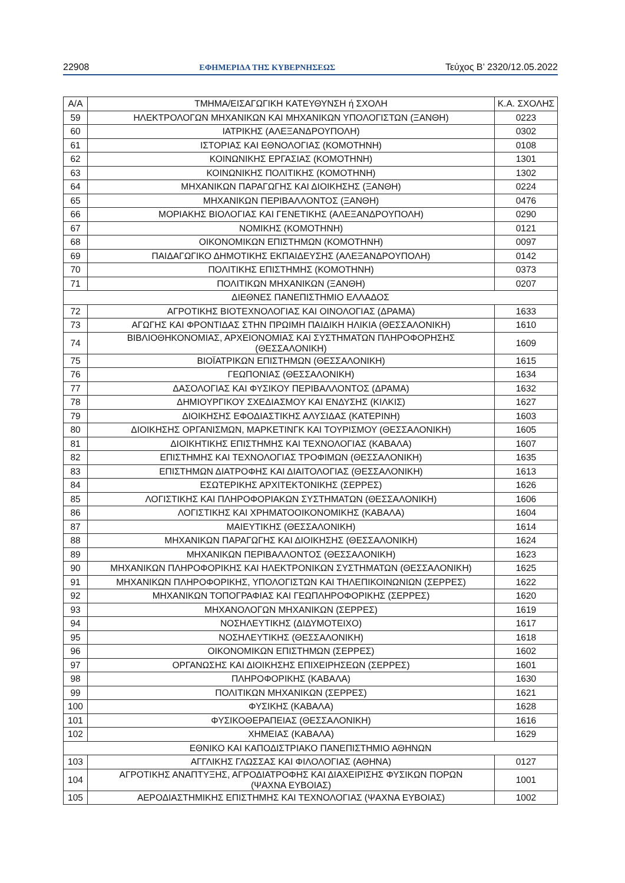22908 ΕΦΗΜΕΡΙΔΑ ΤΗΣ ΚΥΒΕΡΝΗΣΕΩΣ Τεύχος B’ 2320/12.05.2022
| Α/Α | ΤΜΗΜΑ/ΕΙΣΑΓΩΓΙΚΗ ΚΑΤΕΥΘΥΝΣΗ ή ΣΧΟΛΗ | Κ.Α. ΣΧΟΛΗΣ |
| --- | --- | --- |
| 59 | ΗΛΕΚΤΡΟΛΟΓΩΝ ΜΗΧΑΝΙΚΩΝ ΚΑΙ ΜΗΧΑΝΙΚΩΝ ΥΠΟΛΟΓΙΣΤΩΝ (ΞΑΝΘΗ) | 0223 |
| 60 | ΙΑΤΡΙΚΗΣ (ΑΛΕΞΑΝΔΡΟΥΠΟΛΗ) | 0302 |
| 61 | ΙΣΤΟΡΙΑΣ ΚΑΙ ΕΘΝΟΛΟΓΙΑΣ (ΚΟΜΟΤΗΝΗ) | 0108 |
| 62 | ΚΟΙΝΩΝΙΚΗΣ ΕΡΓΑΣΙΑΣ (ΚΟΜΟΤΗΝΗ) | 1301 |
| 63 | ΚΟΙΝΩΝΙΚΗΣ ΠΟΛΙΤΙΚΗΣ (ΚΟΜΟΤΗΝΗ) | 1302 |
| 64 | ΜΗΧΑΝΙΚΩΝ ΠΑΡΑΓΩΓΗΣ ΚΑΙ ΔΙΟΙΚΗΣΗΣ (ΞΑΝΘΗ) | 0224 |
| 65 | ΜΗΧΑΝΙΚΩΝ ΠΕΡΙΒΑΛΛΟΝΤΟΣ (ΞΑΝΘΗ) | 0476 |
| 66 | ΜΟΡΙΑΚΗΣ ΒΙΟΛΟΓΙΑΣ ΚΑΙ ΓΕΝΕΤΙΚΗΣ (ΑΛΕΞΑΝΔΡΟΥΠΟΛΗ) | 0290 |
| 67 | ΝΟΜΙΚΗΣ (ΚΟΜΟΤΗΝΗ) | 0121 |
| 68 | ΟΙΚΟΝΟΜΙΚΩΝ ΕΠΙΣΤΗΜΩΝ (ΚΟΜΟΤΗΝΗ) | 0097 |
| 69 | ΠΑΙΔΑΓΩΓΙΚΟ ΔΗΜΟΤΙΚΗΣ ΕΚΠΑΙΔΕΥΣΗΣ (ΑΛΕΞΑΝΔΡΟΥΠΟΛΗ) | 0142 |
| 70 | ΠΟΛΙΤΙΚΗΣ ΕΠΙΣΤΗΜΗΣ (ΚΟΜΟΤΗΝΗ) | 0373 |
| 71 | ΠΟΛΙΤΙΚΩΝ ΜΗΧΑΝΙΚΩΝ (ΞΑΝΘΗ) | 0207 |
| ΔΙΕΘΝΕΣ ΠΑΝΕΠΙΣΤΗΜΙΟ ΕΛΛΑΔΟΣ | | |
| 72 | ΑΓΡΟΤΙΚΗΣ ΒΙΟΤΕΧΝΟΛΟΓΙΑΣ ΚΑΙ ΟΙΝΟΛΟΓΙΑΣ (ΔΡΑΜΑ) | 1633 |
| 73 | ΑΓΩΓΗΣ ΚΑΙ ΦΡΟΝΤΙΔΑΣ ΣΤΗΝ ΠΡΩΙΜΗ ΠΑΙΔΙΚΗ ΗΛΙΚΙΑ (ΘΕΣΣΑΛΟΝΙΚΗ) | 1610 |
| 74 | ΒΙΒΛΙΟΘΗΚΟΝΟΜΙΑΣ, ΑΡΧΕΙΟΝΟΜΙΑΣ ΚΑΙ ΣΥΣΤΗΜΑΤΩΝ ΠΛΗΡΟΦΟΡΗΣΗΣ (ΘΕΣΣΑΛΟΝΙΚΗ) | 1609 |
| 75 | ΒΙΟΪΑΤΡΙΚΩΝ ΕΠΙΣΤΗΜΩΝ (ΘΕΣΣΑΛΟΝΙΚΗ) | 1615 |
| 76 | ΓΕΩΠΟΝΙΑΣ (ΘΕΣΣΑΛΟΝΙΚΗ) | 1634 |
| 77 | ΔΑΣΟΛΟΓΙΑΣ ΚΑΙ ΦΥΣΙΚΟΥ ΠΕΡΙΒΑΛΛΟΝΤΟΣ (ΔΡΑΜΑ) | 1632 |
| 78 | ΔΗΜΙΟΥΡΓΙΚΟΥ ΣΧΕΔΙΑΣΜΟΥ ΚΑΙ ΕΝΔΥΣΗΣ (ΚΙΛΚΙΣ) | 1627 |
| 79 | ΔΙΟΙΚΗΣΗΣ ΕΦΟΔΙΑΣΤΙΚΗΣ ΑΛΥΣΙΔΑΣ (ΚΑΤΕΡΙΝΗ) | 1603 |
| 80 | ΔΙΟΙΚΗΣΗΣ ΟΡΓΑΝΙΣΜΩΝ, ΜΑΡΚΕΤΙΝΓΚ ΚΑΙ ΤΟΥΡΙΣΜΟΥ (ΘΕΣΣΑΛΟΝΙΚΗ) | 1605 |
| 81 | ΔΙΟΙΚΗΤΙΚΗΣ ΕΠΙΣΤΗΜΗΣ ΚΑΙ ΤΕΧΝΟΛΟΓΙΑΣ (ΚΑΒΑΛΑ) | 1607 |
| 82 | ΕΠΙΣΤΗΜΗΣ ΚΑΙ ΤΕΧΝΟΛΟΓΙΑΣ ΤΡΟΦΙΜΩΝ (ΘΕΣΣΑΛΟΝΙΚΗ) | 1635 |
| 83 | ΕΠΙΣΤΗΜΩΝ ΔΙΑΤΡΟΦΗΣ ΚΑΙ ΔΙΑΙΤΟΛΟΓΙΑΣ (ΘΕΣΣΑΛΟΝΙΚΗ) | 1613 |
| 84 | ΕΣΩΤΕΡΙΚΗΣ ΑΡΧΙΤΕΚΤΟΝΙΚΗΣ (ΣΕΡΡΕΣ) | 1626 |
| 85 | ΛΟΓΙΣΤΙΚΗΣ ΚΑΙ ΠΛΗΡΟΦΟΡΙΑΚΩΝ ΣΥΣΤΗΜΑΤΩΝ (ΘΕΣΣΑΛΟΝΙΚΗ) | 1606 |
| 86 | ΛΟΓΙΣΤΙΚΗΣ ΚΑΙ ΧΡΗΜΑΤΟΟΙΚΟΝΟΜΙΚΗΣ (ΚΑΒΑΛΑ) | 1604 |
| 87 | ΜΑΙΕΥΤΙΚΗΣ (ΘΕΣΣΑΛΟΝΙΚΗ) | 1614 |
| 88 | ΜΗΧΑΝΙΚΩΝ ΠΑΡΑΓΩΓΗΣ ΚΑΙ ΔΙΟΙΚΗΣΗΣ (ΘΕΣΣΑΛΟΝΙΚΗ) | 1624 |
| 89 | ΜΗΧΑΝΙΚΩΝ ΠΕΡΙΒΑΛΛΟΝΤΟΣ (ΘΕΣΣΑΛΟΝΙΚΗ) | 1623 |
| 90 | ΜΗΧΑΝΙΚΩΝ ΠΛΗΡΟΦΟΡΙΚΗΣ ΚΑΙ ΗΛΕΚΤΡΟΝΙΚΩΝ ΣΥΣΤΗΜΑΤΩΝ (ΘΕΣΣΑΛΟΝΙΚΗ) | 1625 |
| 91 | ΜΗΧΑΝΙΚΩΝ ΠΛΗΡΟΦΟΡΙΚΗΣ, ΥΠΟΛΟΓΙΣΤΩΝ ΚΑΙ ΤΗΛΕΠΙΚΟΙΝΩΝΙΩΝ (ΣΕΡΡΕΣ) | 1622 |
| 92 | ΜΗΧΑΝΙΚΩΝ ΤΟΠΟΓΡΑΦΙΑΣ ΚΑΙ ΓΕΩΠΛΗΡΟΦΟΡΙΚΗΣ (ΣΕΡΡΕΣ) | 1620 |
| 93 | ΜΗΧΑΝΟΛΟΓΩΝ ΜΗΧΑΝΙΚΩΝ (ΣΕΡΡΕΣ) | 1619 |
| 94 | ΝΟΣΗΛΕΥΤΙΚΗΣ (ΔΙΔΥΜΟΤΕΙΧΟ) | 1617 |
| 95 | ΝΟΣΗΛΕΥΤΙΚΗΣ (ΘΕΣΣΑΛΟΝΙΚΗ) | 1618 |
| 96 | ΟΙΚΟΝΟΜΙΚΩΝ ΕΠΙΣΤΗΜΩΝ (ΣΕΡΡΕΣ) | 1602 |
| 97 | ΟΡΓΑΝΩΣΗΣ ΚΑΙ ΔΙΟΙΚΗΣΗΣ ΕΠΙΧΕΙΡΗΣΕΩΝ (ΣΕΡΡΕΣ) | 1601 |
| 98 | ΠΛΗΡΟΦΟΡΙΚΗΣ (ΚΑΒΑΛΑ) | 1630 |
| 99 | ΠΟΛΙΤΙΚΩΝ ΜΗΧΑΝΙΚΩΝ (ΣΕΡΡΕΣ) | 1621 |
| 100 | ΦΥΣΙΚΗΣ (ΚΑΒΑΛΑ) | 1628 |
| 101 | ΦΥΣΙΚΟΘΕΡΑΠΕΙΑΣ (ΘΕΣΣΑΛΟΝΙΚΗ) | 1616 |
| 102 | ΧΗΜΕΙΑΣ (ΚΑΒΑΛΑ) | 1629 |
| ΕΘΝΙΚΟ ΚΑΙ ΚΑΠΟΔΙΣΤΡΙΑΚΟ ΠΑΝΕΠΙΣΤΗΜΙΟ ΑΘΗΝΩΝ | | |
| 103 | ΑΓΓΛΙΚΗΣ ΓΛΩΣΣΑΣ ΚΑΙ ΦΙΛΟΛΟΓΙΑΣ (ΑΘΗΝΑ) | 0127 |
| 104 | ΑΓΡΟΤΙΚΗΣ ΑΝΑΠΤΥΞΗΣ, ΑΓΡΟΔΙΑΤΡΟΦΗΣ ΚΑΙ ΔΙΑΧΕΙΡΙΣΗΣ ΦΥΣΙΚΩΝ ΠΟΡΩΝ (ΨΑΧΝΑ ΕΥΒΟΙΑΣ) | 1001 |
| 105 | ΑΕΡΟΔΙΑΣΤΗΜΙΚΗΣ ΕΠΙΣΤΗΜΗΣ ΚΑΙ ΤΕΧΝΟΛΟΓΙΑΣ (ΨΑΧΝΑ ΕΥΒΟΙΑΣ) | 1002 |